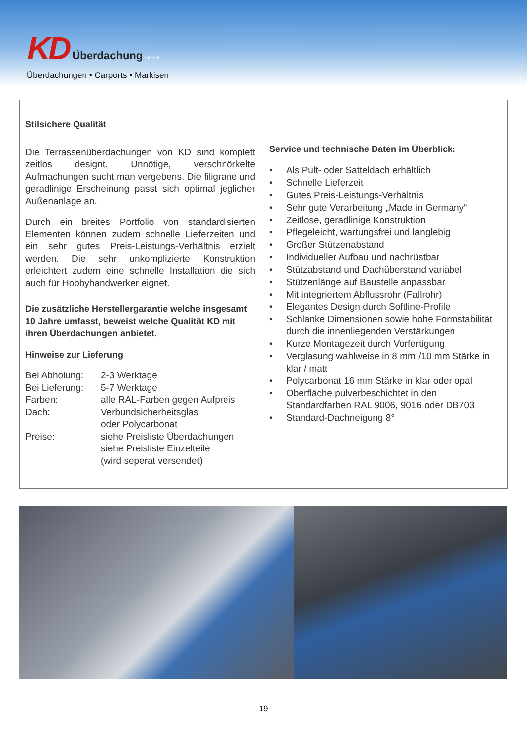KD Überdachung GmbH
Überdachungen • Carports • Markisen
Stilsichere Qualität
Die Terrassenüberdachungen von KD sind komplett zeitlos designt. Unnötige, verschnörkelte Aufmachungen sucht man vergebens. Die filigrane und geradlinige Erscheinung passt sich optimal jeglicher Außenanlage an.
Durch ein breites Portfolio von standardisierten Elementen können zudem schnelle Lieferzeiten und ein sehr gutes Preis-Leistungs-Verhältnis erzielt werden. Die sehr unkomplizierte Konstruktion erleichtert zudem eine schnelle Installation die sich auch für Hobbyhandwerker eignet.
Die zusätzliche Herstellergarantie welche insgesamt 10 Jahre umfasst, beweist welche Qualität KD mit ihren Überdachungen anbietet.
Hinweise zur Lieferung
| Bei Abholung: | 2-3 Werktage |
| Bei Lieferung: | 5-7 Werktage |
| Farben: | alle RAL-Farben gegen Aufpreis |
| Dach: | Verbundsicherheitsglas oder Polycarbonat |
| Preise: | siehe Preisliste Überdachungen siehe Preisliste Einzelteile (wird seperat versendet) |
Service und technische Daten im Überblick:
• Als Pult- oder Satteldach erhältlich
• Schnelle Lieferzeit
• Gutes Preis-Leistungs-Verhältnis
• Sehr gute Verarbeitung „Made in Germany“
• Zeitlose, geradlinige Konstruktion
• Pflegeleicht, wartungsfrei und langlebig
• Großer Stützenabstand
• Individueller Aufbau und nachrüstbar
• Stützabstand und Dachüberstand variabel
• Stützenlänge auf Baustelle anpassbar
• Mit integriertem Abflussrohr (Fallrohr)
• Elegantes Design durch Softline-Profile
• Schlanke Dimensionen sowie hohe Formstabilität durch die innenliegenden Verstärkungen
• Kurze Montagezeit durch Vorfertigung
• Verglasung wahlweise in 8 mm /10 mm Stärke in klar / matt
• Polycarbonat 16 mm Stärke in klar oder opal
• Oberfläche pulverbeschichtet in den Standardfarben RAL 9006, 9016 oder DB703
• Standard-Dachneigung 8°
19